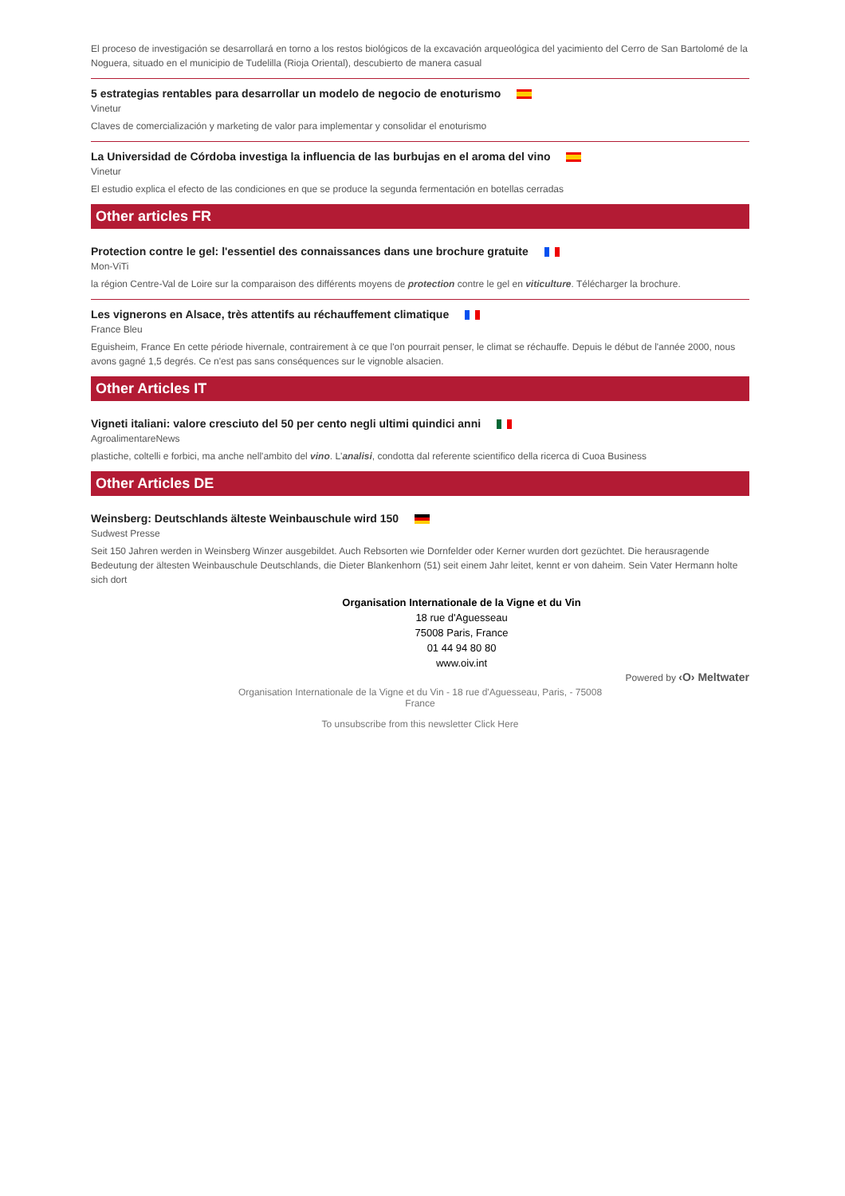El proceso de investigación se desarrollará en torno a los restos biológicos de la excavación arqueológica del yacimiento del Cerro de San Bartolomé de la Noguera, situado en el municipio de Tudelilla (Rioja Oriental), descubierto de manera casual
5 estrategias rentables para desarrollar un modelo de negocio de enoturismo
Vinetur
Claves de comercialización y marketing de valor para implementar y consolidar el enoturismo
La Universidad de Córdoba investiga la influencia de las burbujas en el aroma del vino
Vinetur
El estudio explica el efecto de las condiciones en que se produce la segunda fermentación en botellas cerradas
Other articles FR
Protection contre le gel: l'essentiel des connaissances dans une brochure gratuite
Mon-ViTi
la région Centre-Val de Loire sur la comparaison des différents moyens de protection contre le gel en viticulture. Télécharger la brochure.
Les vignerons en Alsace, très attentifs au réchauffement climatique
France Bleu
Eguisheim, France En cette période hivernale, contrairement à ce que l'on pourrait penser, le climat se réchauffe. Depuis le début de l'année 2000, nous avons gagné 1,5 degrés. Ce n'est pas sans conséquences sur le vignoble alsacien.
Other Articles IT
Vigneti italiani: valore cresciuto del 50 per cento negli ultimi quindici anni
AgroalimentareNews
plastiche, coltelli e forbici, ma anche nell'ambito del vino. L'analisi, condotta dal referente scientifico della ricerca di Cuoa Business
Other Articles DE
Weinsberg: Deutschlands älteste Weinbauschule wird 150
Sudwest Presse
Seit 150 Jahren werden in Weinsberg Winzer ausgebildet. Auch Rebsorten wie Dornfelder oder Kerner wurden dort gezüchtet. Die herausragende Bedeutung der ältesten Weinbauschule Deutschlands, die Dieter Blankenhorn (51) seit einem Jahr leitet, kennt er von daheim. Sein Vater Hermann holte sich dort
Organisation Internationale de la Vigne et du Vin
18 rue d'Aguesseau
75008 Paris, France
01 44 94 80 80
www.oiv.int
Powered by ‹O› Meltwater
Organisation Internationale de la Vigne et du Vin - 18 rue d'Aguesseau, Paris, - 75008 France
To unsubscribe from this newsletter Click Here